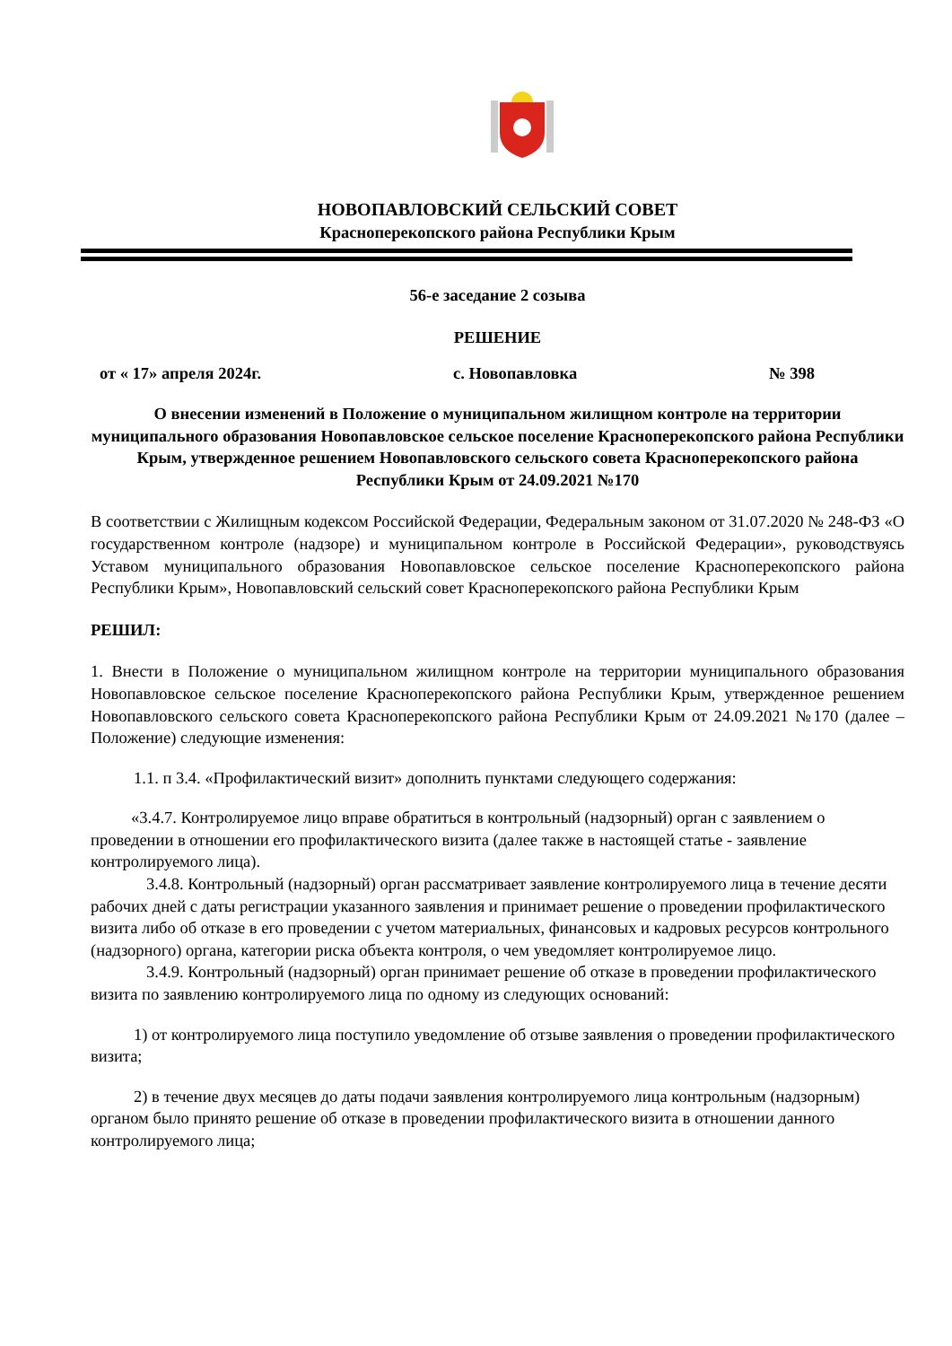НОВОПАВЛОВСКИЙ СЕЛЬСКИЙ СОВЕТ
Красноперекопского района Республики Крым
56-е заседание 2 созыва
РЕШЕНИЕ
от « 17» апреля 2024г. с. Новопавловка № 398
О внесении изменений в Положение о муниципальном жилищном контроле на территории муниципального образования Новопавловское сельское поселение Красноперекопского района Республики Крым, утвержденное решением Новопавловского сельского совета Красноперекопского района Республики Крым от 24.09.2021 №170
В соответствии с Жилищным кодексом Российской Федерации, Федеральным законом от 31.07.2020 № 248-ФЗ «О государственном контроле (надзоре) и муниципальном контроле в Российской Федерации», руководствуясь Уставом муниципального образования Новопавловское сельское поселение Красноперекопского района Республики Крым», Новопавловский сельский совет Красноперекопского района Республики Крым
РЕШИЛ:
1. Внести в Положение о муниципальном жилищном контроле на территории муниципального образования Новопавловское сельское поселение Красноперекопского района Республики Крым, утвержденное решением Новопавловского сельского совета Красноперекопского района Республики Крым от 24.09.2021 №170 (далее – Положение) следующие изменения:
1.1. п 3.4. «Профилактический визит» дополнить пунктами следующего содержания:
«3.4.7. Контролируемое лицо вправе обратиться в контрольный (надзорный) орган с заявлением о проведении в отношении его профилактического визита (далее также в настоящей статье - заявление контролируемого лица).
3.4.8. Контрольный (надзорный) орган рассматривает заявление контролируемого лица в течение десяти рабочих дней с даты регистрации указанного заявления и принимает решение о проведении профилактического визита либо об отказе в его проведении с учетом материальных, финансовых и кадровых ресурсов контрольного (надзорного) органа, категории риска объекта контроля, о чем уведомляет контролируемое лицо.
3.4.9. Контрольный (надзорный) орган принимает решение об отказе в проведении профилактического визита по заявлению контролируемого лица по одному из следующих оснований:
1) от контролируемого лица поступило уведомление об отзыве заявления о проведении профилактического визита;
2) в течение двух месяцев до даты подачи заявления контролируемого лица контрольным (надзорным) органом было принято решение об отказе в проведении профилактического визита в отношении данного контролируемого лица;